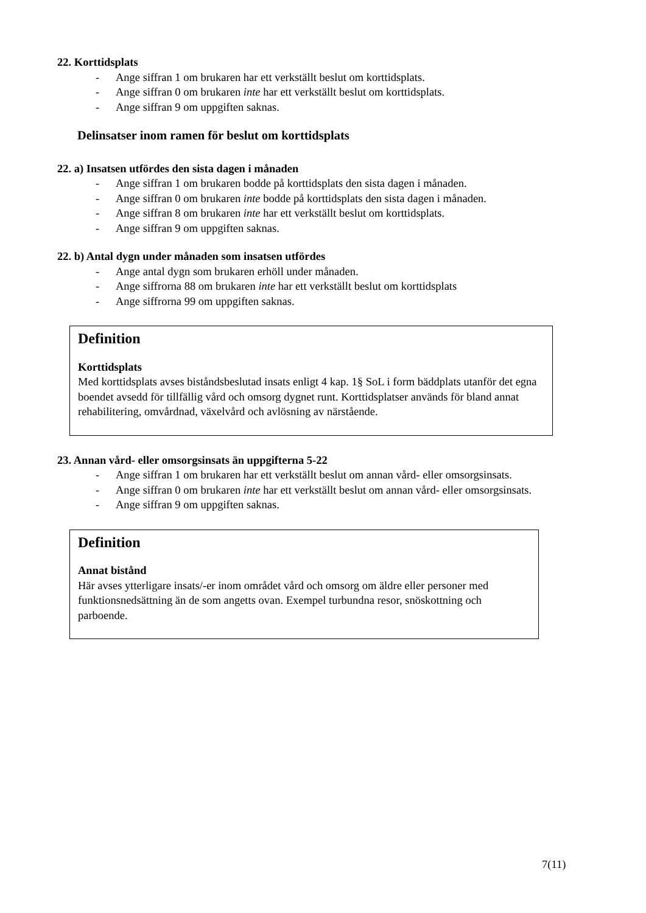22. Korttidsplats
- Ange siffran 1 om brukaren har ett verkställt beslut om korttidsplats.
- Ange siffran 0 om brukaren inte har ett verkställt beslut om korttidsplats.
- Ange siffran 9 om uppgiften saknas.
Delinsatser inom ramen för beslut om korttidsplats
22. a) Insatsen utfördes den sista dagen i månaden
- Ange siffran 1 om brukaren bodde på korttidsplats den sista dagen i månaden.
- Ange siffran 0 om brukaren inte bodde på korttidsplats den sista dagen i månaden.
- Ange siffran 8 om brukaren inte har ett verkställt beslut om korttidsplats.
- Ange siffran 9 om uppgiften saknas.
22. b) Antal dygn under månaden som insatsen utfördes
- Ange antal dygn som brukaren erhöll under månaden.
- Ange siffrorna 88 om brukaren inte har ett verkställt beslut om korttidsplats
- Ange siffrorna 99 om uppgiften saknas.
Definition
Korttidsplats
Med korttidsplats avses biståndsbeslutad insats enligt 4 kap. 1§ SoL i form bäddplats utanför det egna boendet avsedd för tillfällig vård och omsorg dygnet runt. Korttidsplatser används för bland annat rehabilitering, omvårdnad, växelvård och avlösning av närstående.
23. Annan vård- eller omsorgsinsats än uppgifterna 5-22
- Ange siffran 1 om brukaren har ett verkställt beslut om annan vård- eller omsorgsinsats.
- Ange siffran 0 om brukaren inte har ett verkställt beslut om annan vård- eller omsorgsinsats.
- Ange siffran 9 om uppgiften saknas.
Definition
Annat bistånd
Här avses ytterligare insats/-er inom området vård och omsorg om äldre eller personer med funktionsnedsättning än de som angetts ovan. Exempel turbundna resor, snöskottning och parboende.
7(11)